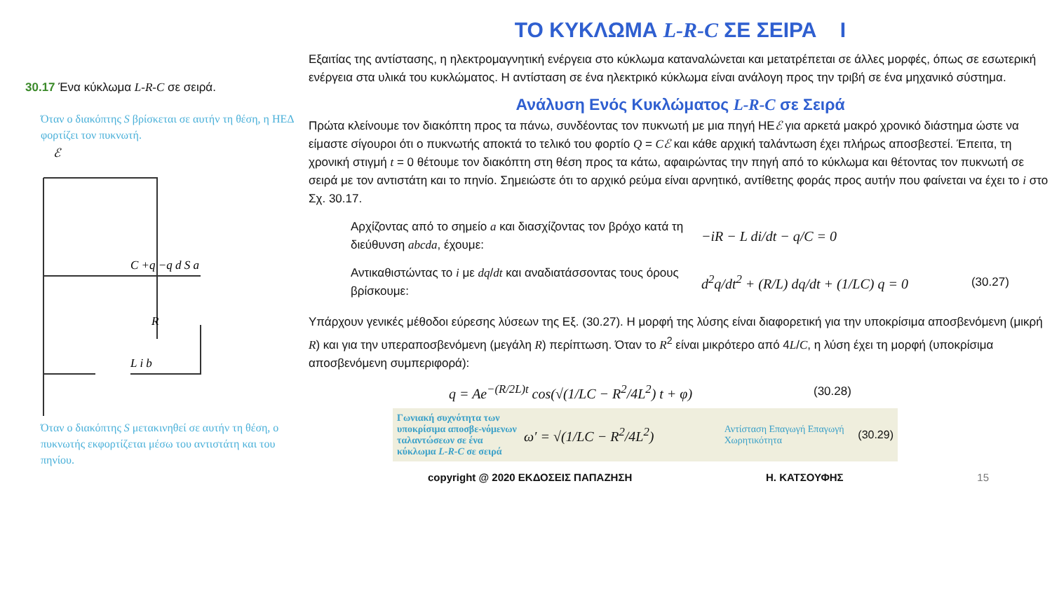30.17 Ένα κύκλωμα L-R-C σε σειρά.
Όταν ο διακόπτης S βρίσκεται σε αυτήν τη θέση, η ΗΕΔ φορτίζει τον πυκνωτή.
ℰ
C +q −q d S a
R
L i b
Όταν ο διακόπτης S μετακινηθεί σε αυτήν τη θέση, ο πυκνωτής εκφορτίζεται μέσω του αντιστάτη και του πηνίου.
ΤΟ ΚΥΚΛΩΜΑ L-R-C ΣΕ ΣΕΙΡΑ I
Εξαιτίας της αντίστασης, η ηλεκτρομαγνητική ενέργεια στο κύκλωμα καταναλώνεται και μετατρέπεται σε άλλες μορφές, όπως σε εσωτερική ενέργεια στα υλικά του κυκλώματος. Η αντίσταση σε ένα ηλεκτρικό κύκλωμα είναι ανάλογη προς την τριβή σε ένα μηχανικό σύστημα.
Ανάλυση Ενός Κυκλώματος L-R-C σε Σειρά
Πρώτα κλείνουμε τον διακόπτη προς τα πάνω, συνδέοντας τον πυκνωτή με μια πηγή ΗΕℰ για αρκετά μακρό χρονικό διάστημα ώστε να είμαστε σίγουροι ότι ο πυκνωτής αποκτά το τελικό του φορτίο Q = Cℰ και κάθε αρχική ταλάντωση έχει πλήρως αποσβεστεί. Έπειτα, τη χρονική στιγμή t = 0 θέτουμε τον διακόπτη στη θέση προς τα κάτω, αφαιρώντας την πηγή από το κύκλωμα και θέτοντας τον πυκνωτή σε σειρά με τον αντιστάτη και το πηνίο. Σημειώστε ότι το αρχικό ρεύμα είναι αρνητικό, αντίθετης φοράς προς αυτήν που φαίνεται να έχει το i στο Σχ. 30.17.
Αρχίζοντας από το σημείο a και διασχίζοντας τον βρόχο κατά τη διεύθυνση abcda, έχουμε:
−iR − L di/dt − q/C = 0
Αντικαθιστώντας το i με dq/dt και αναδιατάσσοντας τους όρους βρίσκουμε:
d<sup>2</sup>q/dt<sup>2</sup> + (R/L) dq/dt + (1/LC) q = 0
(30.27)
Υπάρχουν γενικές μέθοδοι εύρεσης λύσεων της Εξ. (30.27). Η μορφή της λύσης είναι διαφορετική για την υποκρίσιμα αποσβενόμενη (μικρή R) και για την υπεραποσβενόμενη (μεγάλη R) περίπτωση. Όταν το R<sup>2</sup> είναι μικρότερο από 4L/C, η λύση έχει τη μορφή (υποκρίσιμα αποσβενόμενη συμπεριφορά):
q = Ae<sup>−(R/2L)t</sup> cos(√(1/LC − R<sup>2</sup>/4L<sup>2</sup>) t + φ)
(30.28)
Γωνιακή συχνότητα των υποκρίσιμα αποσβε-νόμενων ταλαντώσεων σε ένα κύκλωμα L-R-C σε σειρά
ω′ = √(1/LC − R<sup>2</sup>/4L<sup>2</sup>)
Αντίσταση Επαγωγή Επαγωγή Χωρητικότητα
(30.29)
copyright @ 2020 ΕΚΔΟΣΕΙΣ ΠΑΠΑΖΗΣΗ Η. ΚΑΤΣΟΥΦΗΣ 15